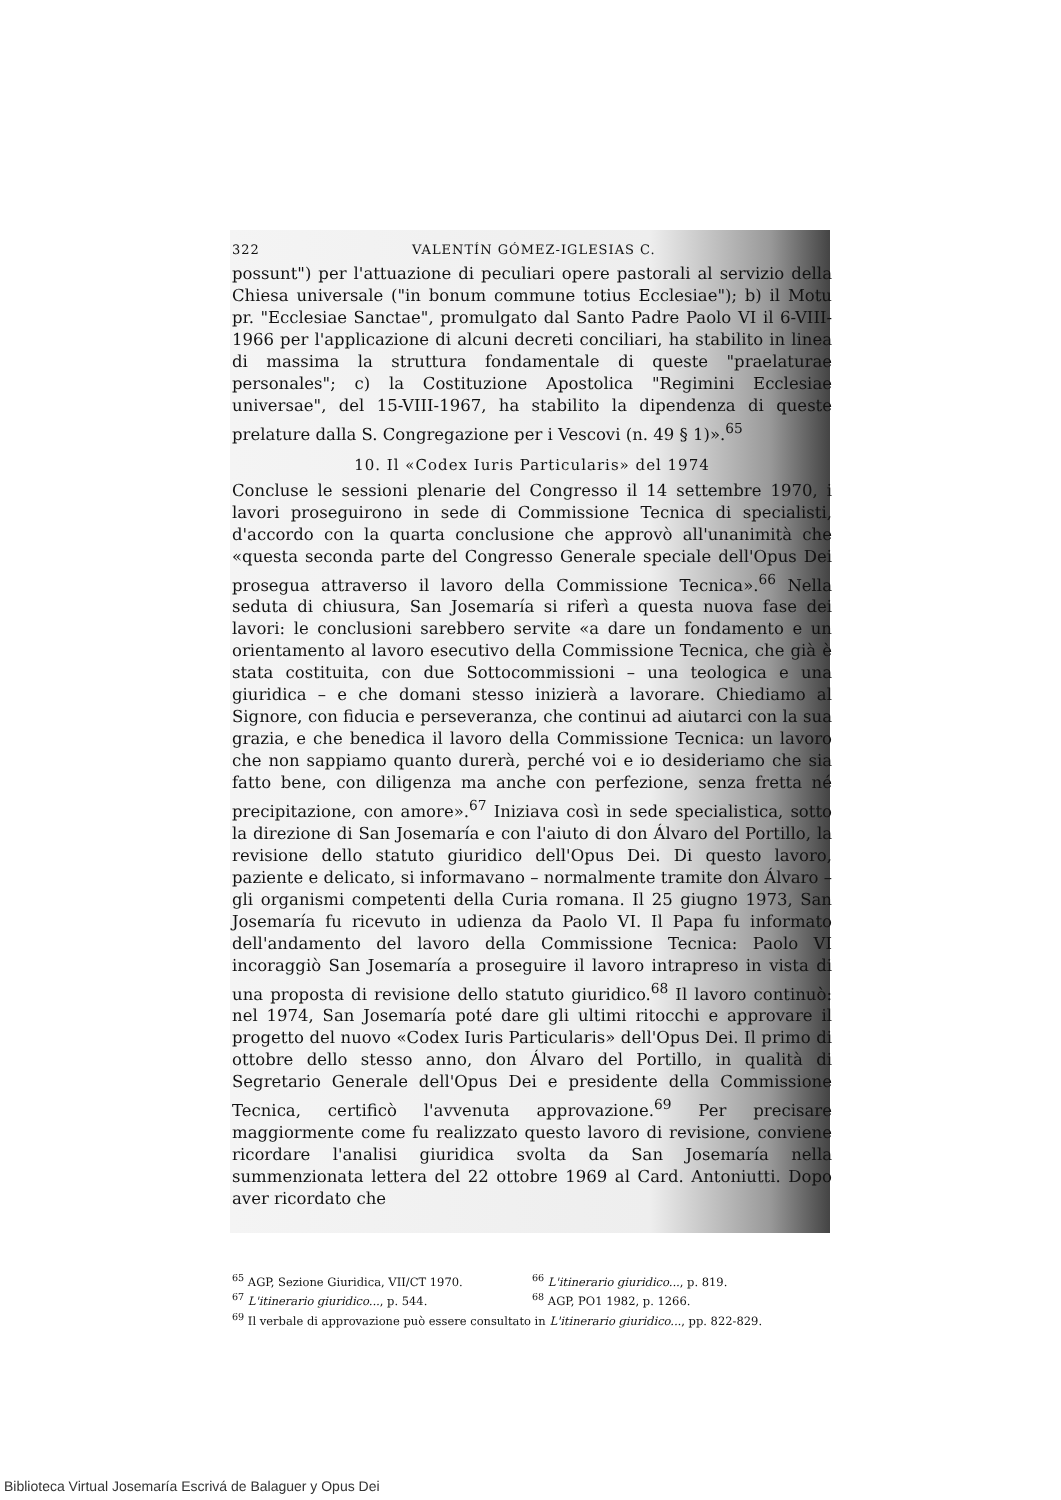322 VALENTÍN GÓMEZ-IGLESIAS C.
possunt") per l'attuazione di peculiari opere pastorali al servizio della Chiesa universale ("in bonum commune totius Ecclesiae"); b) il Motu pr. "Ecclesiae Sanctae", promulgato dal Santo Padre Paolo VI il 6-VIII-1966 per l'applicazione di alcuni decreti conciliari, ha stabilito in linea di massima la struttura fondamentale di queste "praelaturae personales"; c) la Costituzione Apostolica "Regimini Ecclesiae universae", del 15-VIII-1967, ha stabilito la dipendenza di queste prelature dalla S. Congregazione per i Vescovi (n. 49 § 1)».<sup>65</sup>
10. Il «Codex Iuris Particularis» del 1974
Concluse le sessioni plenarie del Congresso il 14 settembre 1970, i lavori proseguirono in sede di Commissione Tecnica di specialisti, d'accordo con la quarta conclusione che approvò all'unanimità che «questa seconda parte del Congresso Generale speciale dell'Opus Dei prosegua attraverso il lavoro della Commissione Tecnica».<sup>66</sup> Nella seduta di chiusura, San Josemaría si riferì a questa nuova fase dei lavori: le conclusioni sarebbero servite «a dare un fondamento e un orientamento al lavoro esecutivo della Commissione Tecnica, che già è stata costituita, con due Sottocommissioni – una teologica e una giuridica – e che domani stesso inizierà a lavorare. Chiediamo al Signore, con fiducia e perseveranza, che continui ad aiutarci con la sua grazia, e che benedica il lavoro della Commissione Tecnica: un lavoro che non sappiamo quanto durerà, perché voi e io desideriamo che sia fatto bene, con diligenza ma anche con perfezione, senza fretta né precipitazione, con amore».<sup>67</sup> Iniziava così in sede specialistica, sotto la direzione di San Josemaría e con l'aiuto di don Álvaro del Portillo, la revisione dello statuto giuridico dell'Opus Dei. Di questo lavoro, paziente e delicato, si informavano – normalmente tramite don Álvaro – gli organismi competenti della Curia romana. Il 25 giugno 1973, San Josemaría fu ricevuto in udienza da Paolo VI. Il Papa fu informato dell'andamento del lavoro della Commissione Tecnica: Paolo VI incoraggiò San Josemaría a proseguire il lavoro intrapreso in vista di una proposta di revisione dello statuto giuridico.<sup>68</sup> Il lavoro continuò: nel 1974, San Josemaría poté dare gli ultimi ritocchi e approvare il progetto del nuovo «Codex Iuris Particularis» dell'Opus Dei. Il primo di ottobre dello stesso anno, don Álvaro del Portillo, in qualità di Segretario Generale dell'Opus Dei e presidente della Commissione Tecnica, certificò l'avvenuta approvazione.<sup>69</sup> Per precisare maggiormente come fu realizzato questo lavoro di revisione, conviene ricordare l'analisi giuridica svolta da San Josemaría nella summenzionata lettera del 22 ottobre 1969 al Card. Antoniutti. Dopo aver ricordato che
<sup>65</sup> AGP, Sezione Giuridica, VII/CT 1970. <sup>66</sup> L'itinerario giuridico..., p. 819.
<sup>67</sup> L'itinerario giuridico..., p. 544. <sup>68</sup> AGP, PO1 1982, p. 1266.
<sup>69</sup> Il verbale di approvazione può essere consultato in L'itinerario giuridico..., pp. 822-829.
Biblioteca Virtual Josemaría Escrivá de Balaguer y Opus Dei